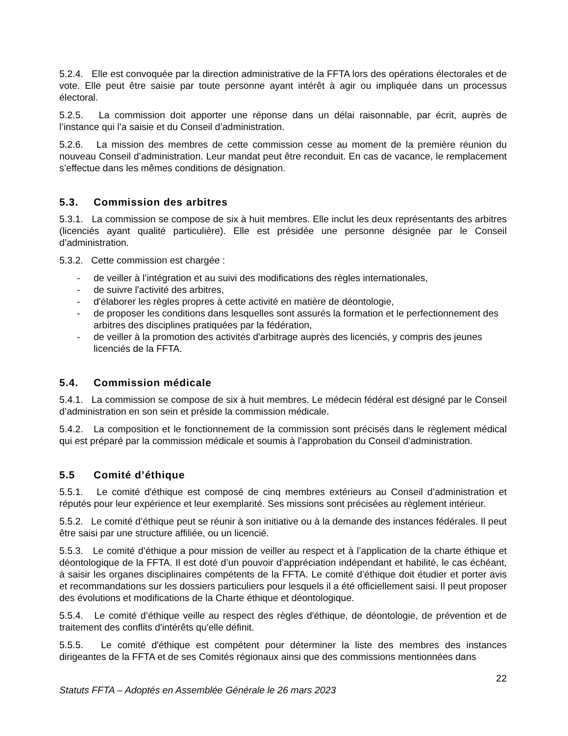5.2.4. Elle est convoquée par la direction administrative de la FFTA lors des opérations électorales et de vote. Elle peut être saisie par toute personne ayant intérêt à agir ou impliquée dans un processus électoral.
5.2.5. La commission doit apporter une réponse dans un délai raisonnable, par écrit, auprès de l’instance qui l’a saisie et du Conseil d’administration.
5.2.6. La mission des membres de cette commission cesse au moment de la première réunion du nouveau Conseil d’administration. Leur mandat peut être reconduit. En cas de vacance, le remplacement s’effectue dans les mêmes conditions de désignation.
5.3. Commission des arbitres
5.3.1. La commission se compose de six à huit membres. Elle inclut les deux représentants des arbitres (licenciés ayant qualité particulière). Elle est présidée une personne désignée par le Conseil d’administration.
5.3.2. Cette commission est chargée :
- de veiller à l’intégration et au suivi des modifications des règles internationales,
- de suivre l'activité des arbitres,
- d'élaborer les règles propres à cette activité en matière de déontologie,
- de proposer les conditions dans lesquelles sont assurés la formation et le perfectionnement des arbitres des disciplines pratiquées par la fédération,
- de veiller à la promotion des activités d'arbitrage auprès des licenciés, y compris des jeunes licenciés de la FFTA.
5.4. Commission médicale
5.4.1. La commission se compose de six à huit membres. Le médecin fédéral est désigné par le Conseil d’administration en son sein et préside la commission médicale.
5.4.2. La composition et le fonctionnement de la commission sont précisés dans le règlement médical qui est préparé par la commission médicale et soumis à l’approbation du Conseil d’administration.
5.5 Comité d’éthique
5.5.1. Le comité d'éthique est composé de cinq membres extérieurs au Conseil d’administration et réputés pour leur expérience et leur exemplarité. Ses missions sont précisées au règlement intérieur.
5.5.2. Le comité d’éthique peut se réunir à son initiative ou à la demande des instances fédérales. Il peut être saisi par une structure affiliée, ou un licencié.
5.5.3. Le comité d’éthique a pour mission de veiller au respect et à l’application de la charte éthique et déontologique de la FFTA. Il est doté d’un pouvoir d’appréciation indépendant et habilité, le cas échéant, à saisir les organes disciplinaires compétents de la FFTA. Le comité d’éthique doit étudier et porter avis et recommandations sur les dossiers particuliers pour lesquels il a été officiellement saisi. Il peut proposer des évolutions et modifications de la Charte éthique et déontologique.
5.5.4. Le comité d’éthique veille au respect des règles d'éthique, de déontologie, de prévention et de traitement des conflits d'intérêts qu'elle définit.
5.5.5. Le comité d'éthique est compétent pour déterminer la liste des membres des instances dirigeantes de la FFTA et de ses Comités régionaux ainsi que des commissions mentionnées dans
22
Statuts FFTA – Adoptés en Assemblée Générale le 26 mars 2023